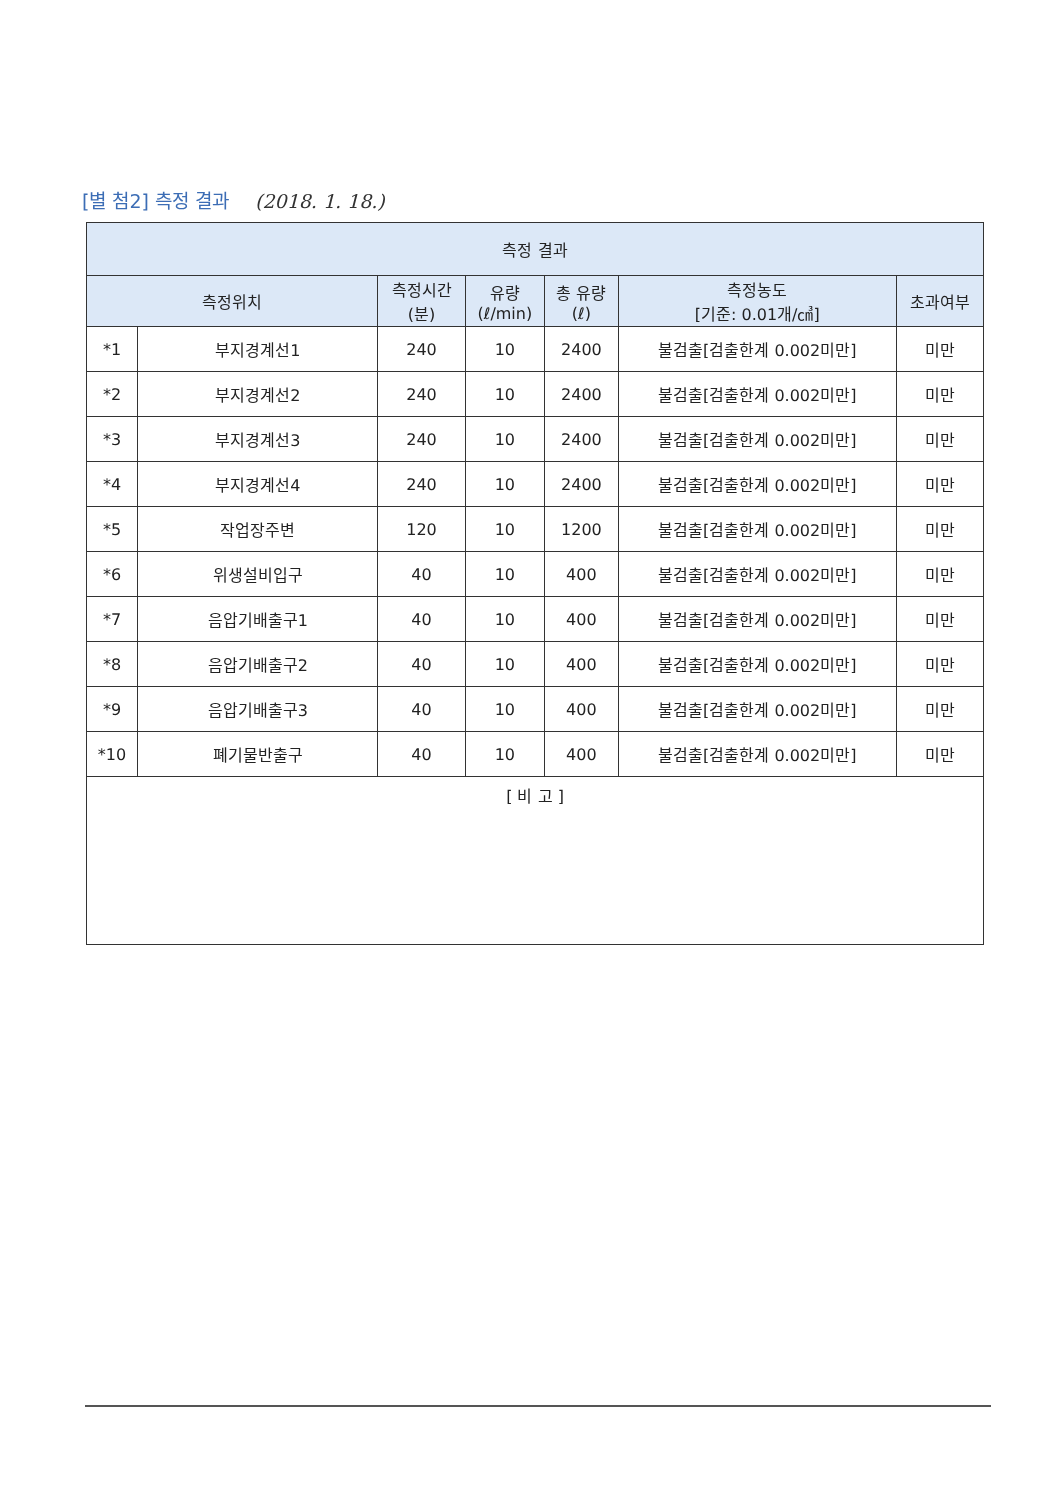[별 첨2] 측정 결과 (2018. 1. 18.)
| 측정 결과 | | | | | | |
| --- | --- | --- | --- | --- | --- | --- |
| 측정위치 | | 측정시간 (분) | 유량 (ℓ/min) | 총 유량 (ℓ) | 측정농도 [기준: 0.01개/㎤] | 초과여부 |
| *1 | 부지경계선1 | 240 | 10 | 2400 | 불검출[검출한계 0.002미만] | 미만 |
| *2 | 부지경계선2 | 240 | 10 | 2400 | 불검출[검출한계 0.002미만] | 미만 |
| *3 | 부지경계선3 | 240 | 10 | 2400 | 불검출[검출한계 0.002미만] | 미만 |
| *4 | 부지경계선4 | 240 | 10 | 2400 | 불검출[검출한계 0.002미만] | 미만 |
| *5 | 작업장주변 | 120 | 10 | 1200 | 불검출[검출한계 0.002미만] | 미만 |
| *6 | 위생설비입구 | 40 | 10 | 400 | 불검출[검출한계 0.002미만] | 미만 |
| *7 | 음압기배출구1 | 40 | 10 | 400 | 불검출[검출한계 0.002미만] | 미만 |
| *8 | 음압기배출구2 | 40 | 10 | 400 | 불검출[검출한계 0.002미만] | 미만 |
| *9 | 음압기배출구3 | 40 | 10 | 400 | 불검출[검출한계 0.002미만] | 미만 |
| *10 | 폐기물반출구 | 40 | 10 | 400 | 불검출[검출한계 0.002미만] | 미만 |
| [ 비 고 ] | | | | | | |